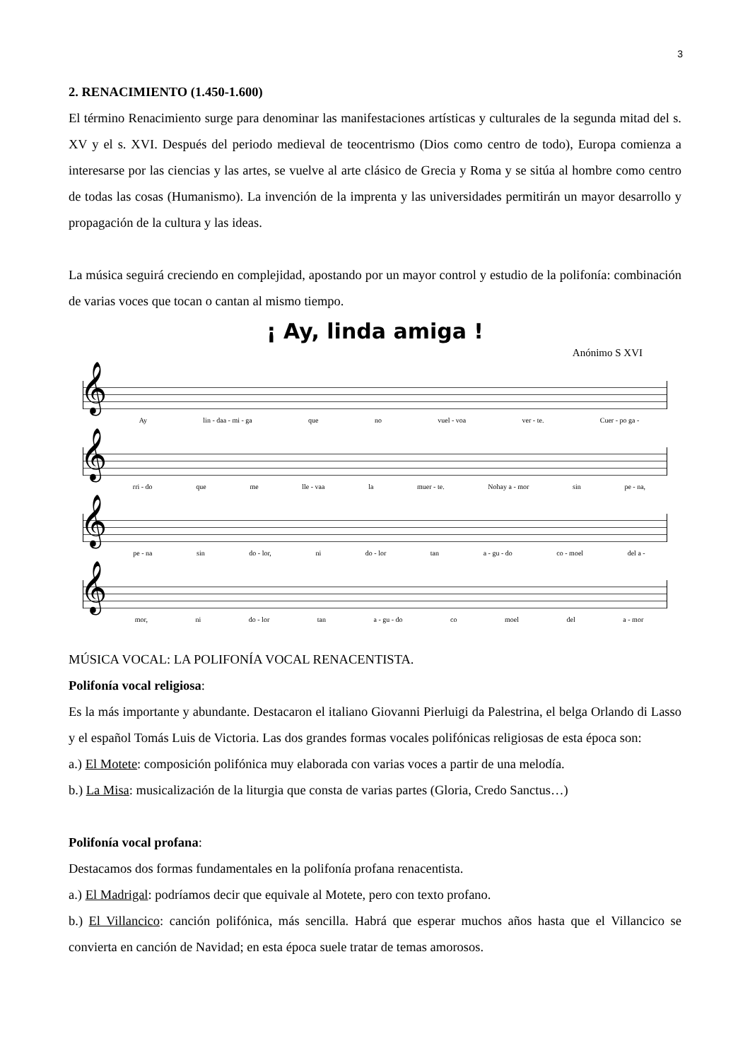3
2. RENACIMIENTO (1.450-1.600)
El término Renacimiento surge para denominar las manifestaciones artísticas y culturales de la segunda mitad del s. XV y el s. XVI. Después del periodo medieval de teocentrismo (Dios como centro de todo), Europa comienza a interesarse por las ciencias y las artes, se vuelve al arte clásico de Grecia y Roma y se sitúa al hombre como centro de todas las cosas (Humanismo). La invención de la imprenta y las universidades permitirán un mayor desarrollo y propagación de la cultura y las ideas.
La música seguirá creciendo en complejidad, apostando por un mayor control y estudio de la polifonía: combinación de varias voces que tocan o cantan al mismo tiempo.
¡ Ay, linda amiga !
Anónimo S XVI
𝄞
Ay lin - daa - mi - ga que no vuel - voa ver - te. Cuer - po ga -
𝄞
rri - do que me lle - vaa la muer - te. Nohay a - mor sin pe - na,
𝄞
pe - na sin do - lor, ni do - lor tan a - gu - do co - moel del a -
𝄞
mor, ni do - lor tan a - gu - do co moel del a - mor
MÚSICA VOCAL: LA POLIFONÍA VOCAL RENACENTISTA.
Polifonía vocal religiosa:
Es la más importante y abundante. Destacaron el italiano Giovanni Pierluigi da Palestrina, el belga Orlando di Lasso y el español Tomás Luis de Victoria. Las dos grandes formas vocales polifónicas religiosas de esta época son:
a.) El Motete: composición polifónica muy elaborada con varias voces a partir de una melodía.
b.) La Misa: musicalización de la liturgia que consta de varias partes (Gloria, Credo Sanctus…)
Polifonía vocal profana:
Destacamos dos formas fundamentales en la polifonía profana renacentista.
a.) El Madrigal: podríamos decir que equivale al Motete, pero con texto profano.
b.) El Villancico: canción polifónica, más sencilla. Habrá que esperar muchos años hasta que el Villancico se convierta en canción de Navidad; en esta época suele tratar de temas amorosos.